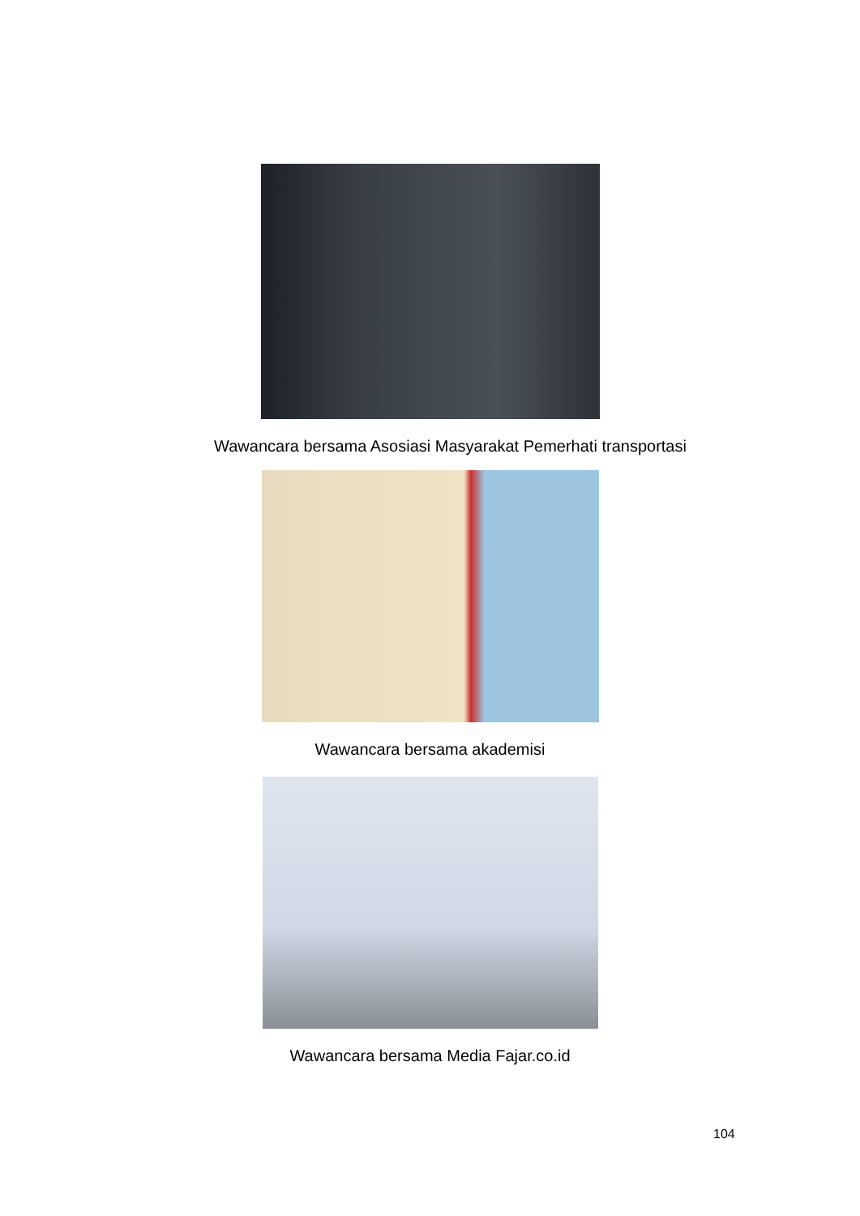Wawancara bersama Asosiasi Masyarakat Pemerhati transportasi
Wawancara bersama akademisi
Wawancara bersama Media Fajar.co.id
104